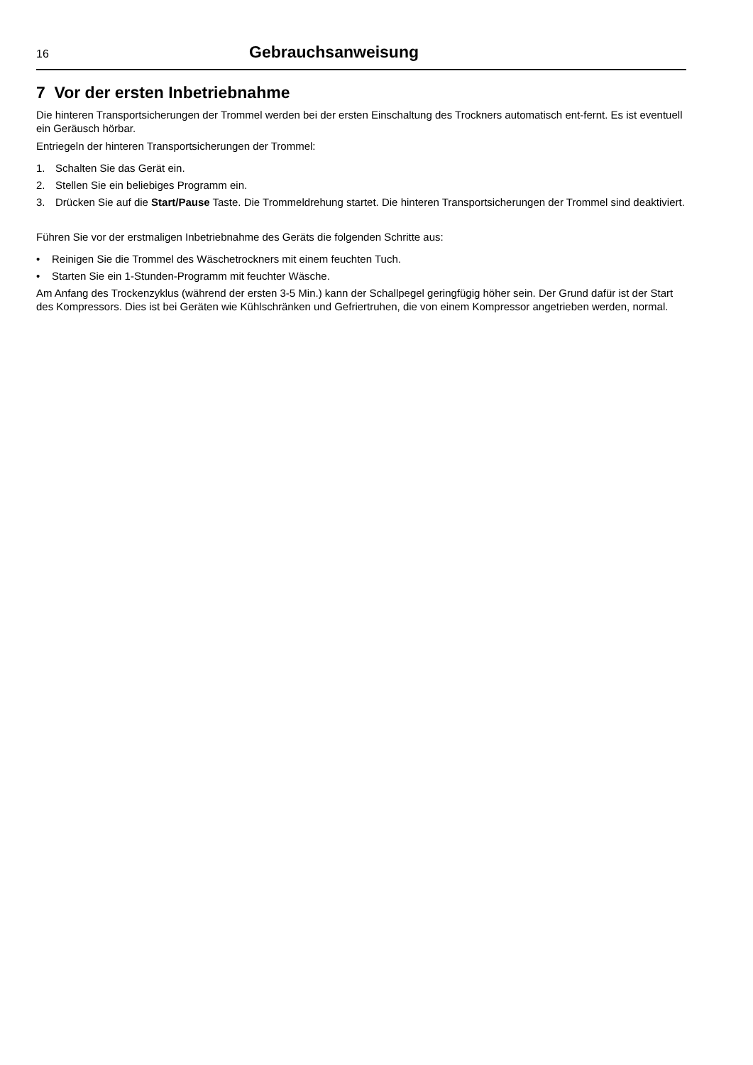16 Gebrauchsanweisung
7 Vor der ersten Inbetriebnahme
Die hinteren Transportsicherungen der Trommel werden bei der ersten Einschaltung des Trockners automatisch ent-fernt. Es ist eventuell ein Geräusch hörbar.
Entriegeln der hinteren Transportsicherungen der Trommel:
1. Schalten Sie das Gerät ein.
2. Stellen Sie ein beliebiges Programm ein.
3. Drücken Sie auf die Start/Pause Taste. Die Trommeldrehung startet. Die hinteren Transportsicherungen der Trommel sind deaktiviert.
Führen Sie vor der erstmaligen Inbetriebnahme des Geräts die folgenden Schritte aus:
• Reinigen Sie die Trommel des Wäschetrockners mit einem feuchten Tuch.
• Starten Sie ein 1-Stunden-Programm mit feuchter Wäsche.
Am Anfang des Trockenzyklus (während der ersten 3-5 Min.) kann der Schallpegel geringfügig höher sein. Der Grund dafür ist der Start des Kompressors. Dies ist bei Geräten wie Kühlschränken und Gefriertruhen, die von einem Kompressor angetrieben werden, normal.